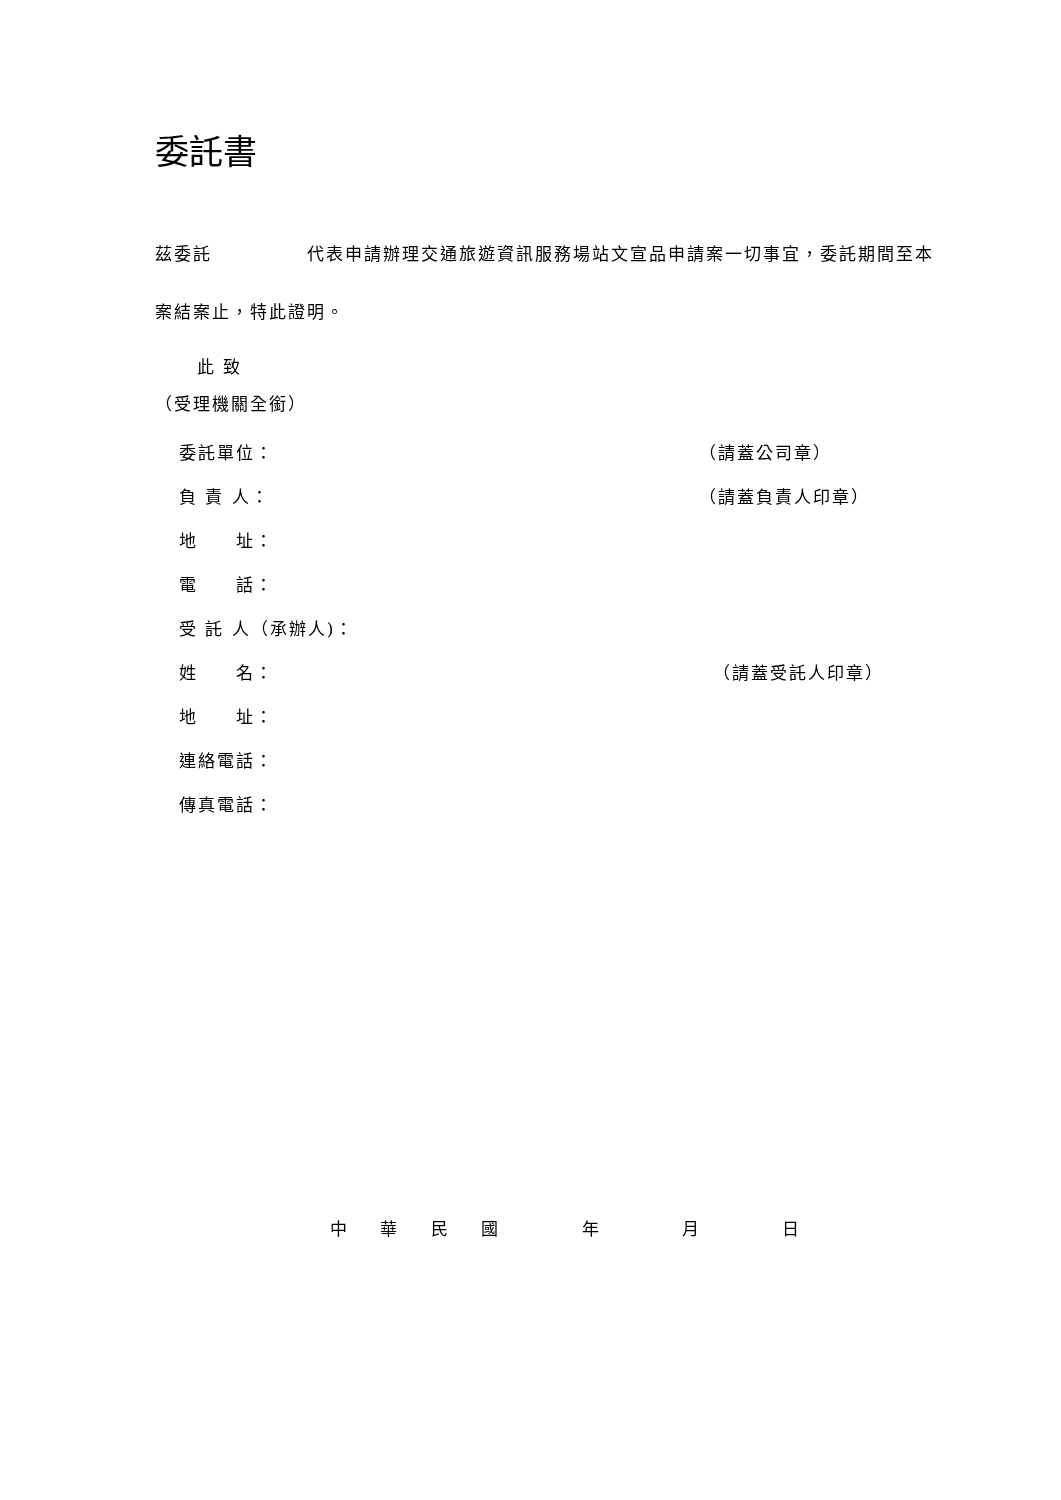委託書
茲委託　　　　　代表申請辦理交通旅遊資訊服務場站文宣品申請案一切事宜，委託期間至本案結案止，特此證明。
此 致
（受理機關全銜）
委託單位： （請蓋公司章）
負 責 人： （請蓋負責人印章）
地　　址：
電　　話：
受 託 人（承辦人)：
姓　　名： （請蓋受託人印章）
地　　址：
連絡電話：
傳真電話：
中 華 民 國 年 月 日